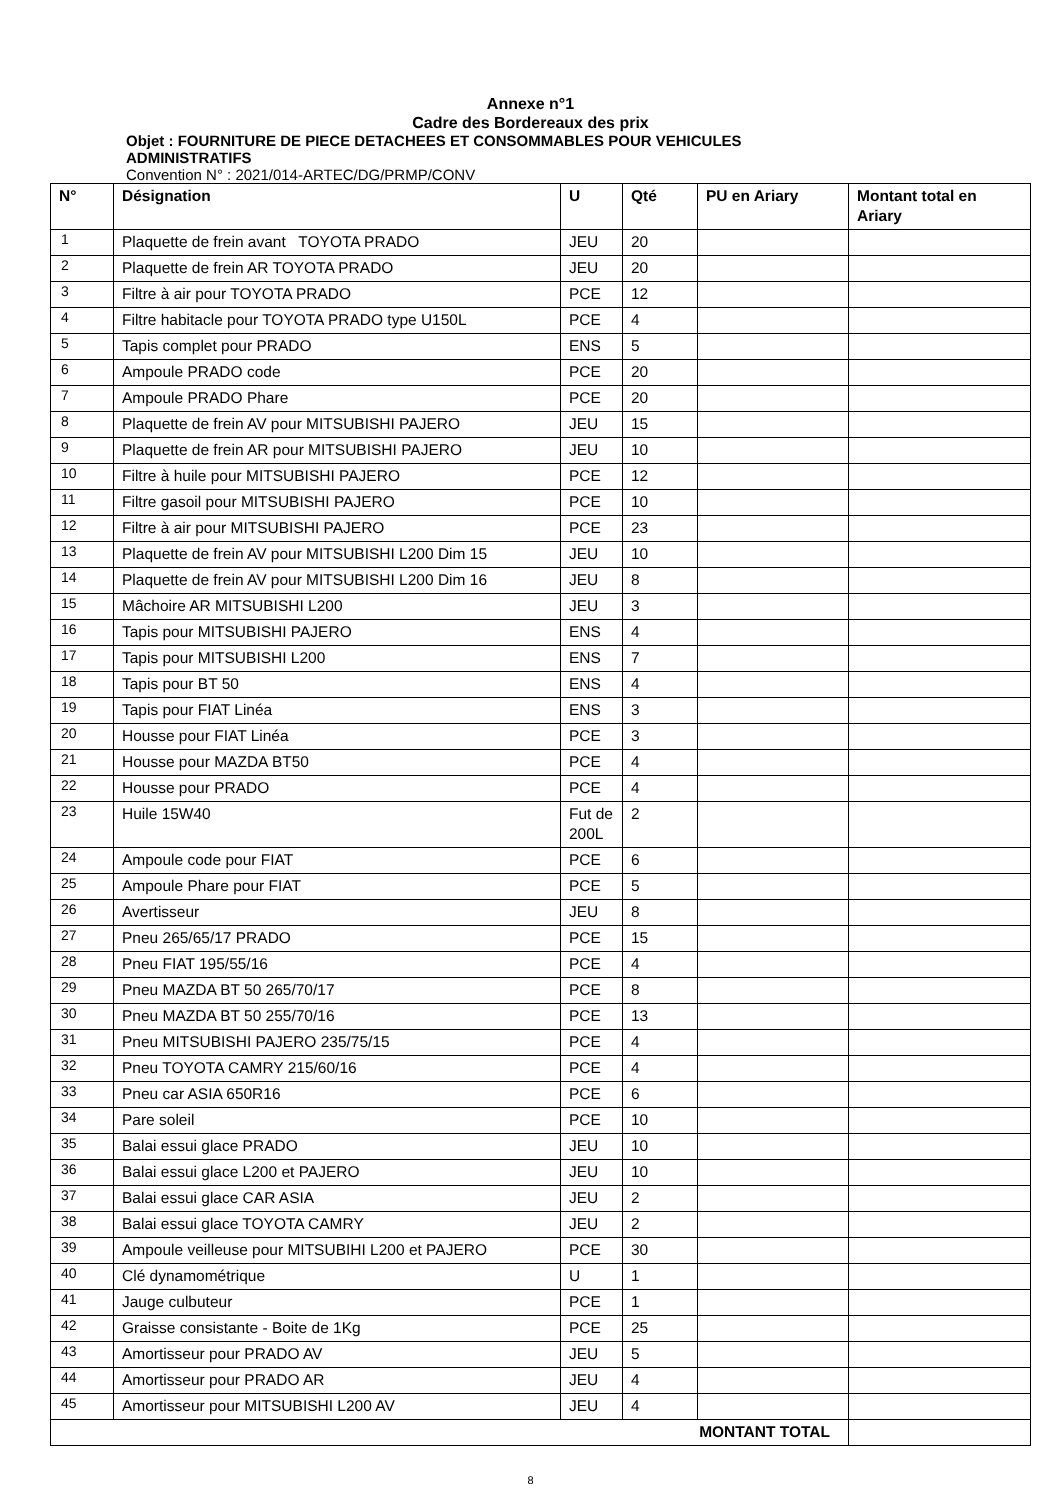Annexe n°1
Cadre des Bordereaux des prix
Objet : FOURNITURE DE PIECE DETACHEES ET CONSOMMABLES POUR VEHICULES
ADMINISTRATIFS
Convention N° : 2021/014-ARTEC/DG/PRMP/CONV
| N° | Désignation | U | Qté | PU en Ariary | Montant total en Ariary |
| --- | --- | --- | --- | --- | --- |
| 1 | Plaquette de frein avant TOYOTA PRADO | JEU | 20 | | |
| 2 | Plaquette de frein AR TOYOTA PRADO | JEU | 20 | | |
| 3 | Filtre à air pour TOYOTA PRADO | PCE | 12 | | |
| 4 | Filtre habitacle pour TOYOTA PRADO type U150L | PCE | 4 | | |
| 5 | Tapis complet pour PRADO | ENS | 5 | | |
| 6 | Ampoule PRADO code | PCE | 20 | | |
| 7 | Ampoule PRADO Phare | PCE | 20 | | |
| 8 | Plaquette de frein AV pour MITSUBISHI PAJERO | JEU | 15 | | |
| 9 | Plaquette de frein AR pour MITSUBISHI PAJERO | JEU | 10 | | |
| 10 | Filtre à huile pour MITSUBISHI PAJERO | PCE | 12 | | |
| 11 | Filtre gasoil pour MITSUBISHI PAJERO | PCE | 10 | | |
| 12 | Filtre à air pour MITSUBISHI PAJERO | PCE | 23 | | |
| 13 | Plaquette de frein AV pour MITSUBISHI L200 Dim 15 | JEU | 10 | | |
| 14 | Plaquette de frein AV pour MITSUBISHI L200 Dim 16 | JEU | 8 | | |
| 15 | Mâchoire AR MITSUBISHI L200 | JEU | 3 | | |
| 16 | Tapis pour MITSUBISHI PAJERO | ENS | 4 | | |
| 17 | Tapis pour MITSUBISHI L200 | ENS | 7 | | |
| 18 | Tapis pour BT 50 | ENS | 4 | | |
| 19 | Tapis pour FIAT Linéa | ENS | 3 | | |
| 20 | Housse pour FIAT Linéa | PCE | 3 | | |
| 21 | Housse pour MAZDA BT50 | PCE | 4 | | |
| 22 | Housse pour PRADO | PCE | 4 | | |
| 23 | Huile 15W40 | Fut de 200L | 2 | | |
| 24 | Ampoule code pour FIAT | PCE | 6 | | |
| 25 | Ampoule Phare pour FIAT | PCE | 5 | | |
| 26 | Avertisseur | JEU | 8 | | |
| 27 | Pneu 265/65/17 PRADO | PCE | 15 | | |
| 28 | Pneu FIAT 195/55/16 | PCE | 4 | | |
| 29 | Pneu MAZDA BT 50 265/70/17 | PCE | 8 | | |
| 30 | Pneu MAZDA BT 50 255/70/16 | PCE | 13 | | |
| 31 | Pneu MITSUBISHI PAJERO 235/75/15 | PCE | 4 | | |
| 32 | Pneu TOYOTA CAMRY 215/60/16 | PCE | 4 | | |
| 33 | Pneu car ASIA 650R16 | PCE | 6 | | |
| 34 | Pare soleil | PCE | 10 | | |
| 35 | Balai essui glace PRADO | JEU | 10 | | |
| 36 | Balai essui glace L200 et PAJERO | JEU | 10 | | |
| 37 | Balai essui glace CAR ASIA | JEU | 2 | | |
| 38 | Balai essui glace TOYOTA CAMRY | JEU | 2 | | |
| 39 | Ampoule veilleuse pour MITSUBIHI L200 et PAJERO | PCE | 30 | | |
| 40 | Clé dynamométrique | U | 1 | | |
| 41 | Jauge culbuteur | PCE | 1 | | |
| 42 | Graisse consistante - Boite de 1Kg | PCE | 25 | | |
| 43 | Amortisseur pour PRADO AV | JEU | 5 | | |
| 44 | Amortisseur pour PRADO AR | JEU | 4 | | |
| 45 | Amortisseur pour MITSUBISHI L200 AV | JEU | 4 | | |
| MONTANT TOTAL | | | | | |
8